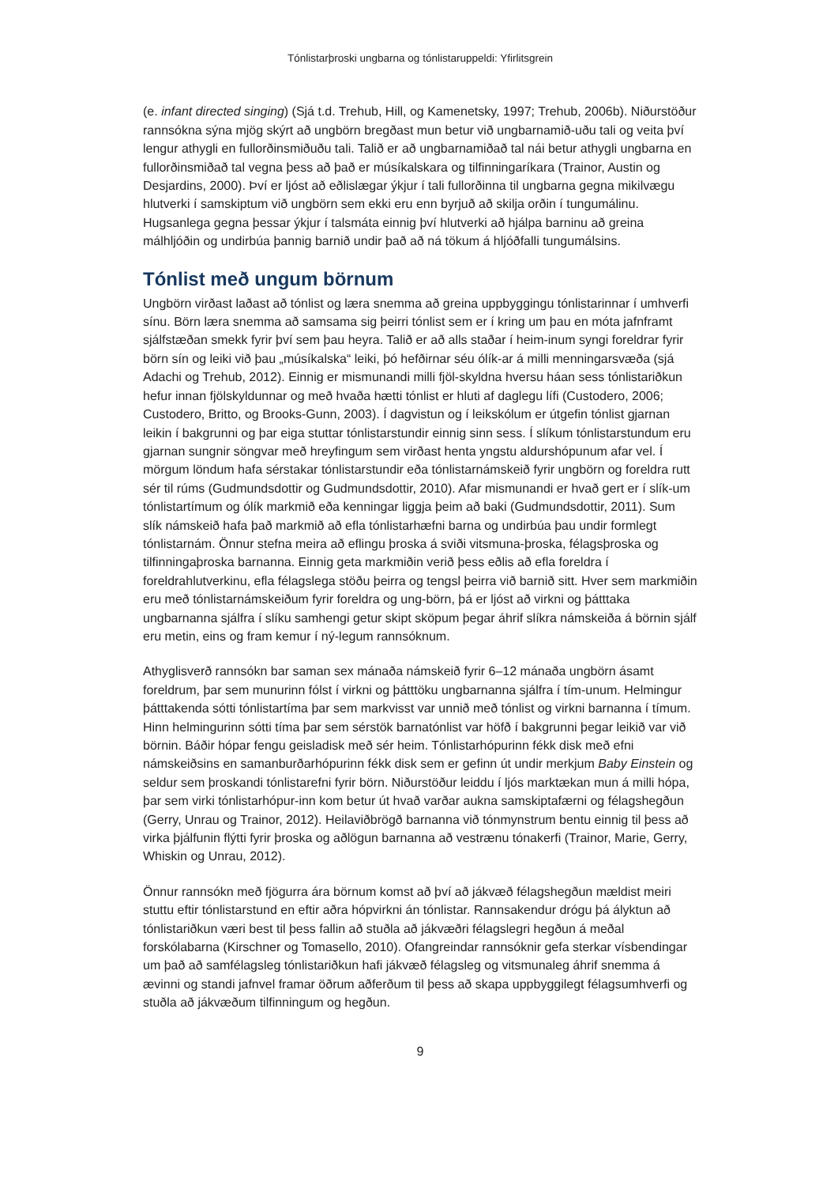Tónlistarþroski ungbarna og tónlistaruppeldi: Yfirlitsgrein
(e. infant directed singing) (Sjá t.d. Trehub, Hill, og Kamenetsky, 1997; Trehub, 2006b). Niðurstöður rannsókna sýna mjög skýrt að ungbörn bregðast mun betur við ungbarnamið-uðu tali og veita því lengur athygli en fullorðinsmiðuðu tali. Talið er að ungbarnamiðað tal nái betur athygli ungbarna en fullorðinsmiðað tal vegna þess að það er músíkalskara og tilfinningaríkara (Trainor, Austin og Desjardins, 2000). Því er ljóst að eðlislægar ýkjur í tali fullorðinna til ungbarna gegna mikilvægu hlutverki í samskiptum við ungbörn sem ekki eru enn byrjuð að skilja orðin í tungumálinu. Hugsanlega gegna þessar ýkjur í talsmáta einnig því hlutverki að hjálpa barninu að greina málhljóðin og undirbúa þannig barnið undir það að ná tökum á hljóðfalli tungumálsins.
Tónlist með ungum börnum
Ungbörn virðast laðast að tónlist og læra snemma að greina uppbyggingu tónlistarinnar í umhverfi sínu. Börn læra snemma að samsama sig þeirri tónlist sem er í kring um þau en móta jafnframt sjálfstæðan smekk fyrir því sem þau heyra. Talið er að alls staðar í heim-inum syngi foreldrar fyrir börn sín og leiki við þau „músíkalska“ leiki, þó hefðirnar séu ólík-ar á milli menningarsvæða (sjá Adachi og Trehub, 2012). Einnig er mismunandi milli fjöl-skyldna hversu háan sess tónlistariðkun hefur innan fjölskyldunnar og með hvaða hætti tónlist er hluti af daglegu lífi (Custodero, 2006; Custodero, Britto, og Brooks-Gunn, 2003). Í dagvistun og í leikskólum er útgefin tónlist gjarnan leikin í bakgrunni og þar eiga stuttar tónlistarstundir einnig sinn sess. Í slíkum tónlistarstundum eru gjarnan sungnir söngvar með hreyfingum sem virðast henta yngstu aldurshópunum afar vel. Í mörgum löndum hafa sérstakar tónlistarstundir eða tónlistarnámskeið fyrir ungbörn og foreldra rutt sér til rúms (Gudmundsdottir og Gudmundsdottir, 2010). Afar mismunandi er hvað gert er í slík-um tónlistartímum og ólík markmið eða kenningar liggja þeim að baki (Gudmundsdottir, 2011). Sum slík námskeið hafa það markmið að efla tónlistarhæfni barna og undirbúa þau undir formlegt tónlistarnám. Önnur stefna meira að eflingu þroska á sviði vitsmuna-þroska, félagsþroska og tilfinningaþroska barnanna. Einnig geta markmiðin verið þess eðlis að efla foreldra í foreldrahlutverkinu, efla félagslega stöðu þeirra og tengsl þeirra við barnið sitt. Hver sem markmiðin eru með tónlistarnámskeiðum fyrir foreldra og ung-börn, þá er ljóst að virkni og þátttaka ungbarnanna sjálfra í slíku samhengi getur skipt sköpum þegar áhrif slíkra námskeiða á börnin sjálf eru metin, eins og fram kemur í ný-legum rannsóknum.
Athyglisverð rannsókn bar saman sex mánaða námskeið fyrir 6–12 mánaða ungbörn ásamt foreldrum, þar sem munurinn fólst í virkni og þátttöku ungbarnanna sjálfra í tím-unum. Helmingur þátttakenda sótti tónlistartíma þar sem markvisst var unnið með tónlist og virkni barnanna í tímum. Hinn helmingurinn sótti tíma þar sem sérstök barnatónlist var höfð í bakgrunni þegar leikið var við börnin. Báðir hópar fengu geisladisk með sér heim. Tónlistarhópurinn fékk disk með efni námskeiðsins en samanburðarhópurinn fékk disk sem er gefinn út undir merkjum Baby Einstein og seldur sem þroskandi tónlistarefni fyrir börn. Niðurstöður leiddu í ljós marktækan mun á milli hópa, þar sem virki tónlistarhópur-inn kom betur út hvað varðar aukna samskiptafærni og félagshegðun (Gerry, Unrau og Trainor, 2012). Heilaviðbrögð barnanna við tónmynstrum bentu einnig til þess að virka þjálfunin flýtti fyrir þroska og aðlögun barnanna að vestrænu tónakerfi (Trainor, Marie, Gerry, Whiskin og Unrau, 2012).
Önnur rannsókn með fjögurra ára börnum komst að því að jákvæð félagshegðun mældist meiri stuttu eftir tónlistarstund en eftir aðra hópvirkni án tónlistar. Rannsakendur drógu þá ályktun að tónlistariðkun væri best til þess fallin að stuðla að jákvæðri félagslegri hegðun á meðal forskólabarna (Kirschner og Tomasello, 2010). Ofangreindar rannsóknir gefa sterkar vísbendingar um það að samfélagsleg tónlistariðkun hafi jákvæð félagsleg og vitsmunaleg áhrif snemma á ævinni og standi jafnvel framar öðrum aðferðum til þess að skapa uppbyggilegt félagsumhverfi og stuðla að jákvæðum tilfinningum og hegðun.
9